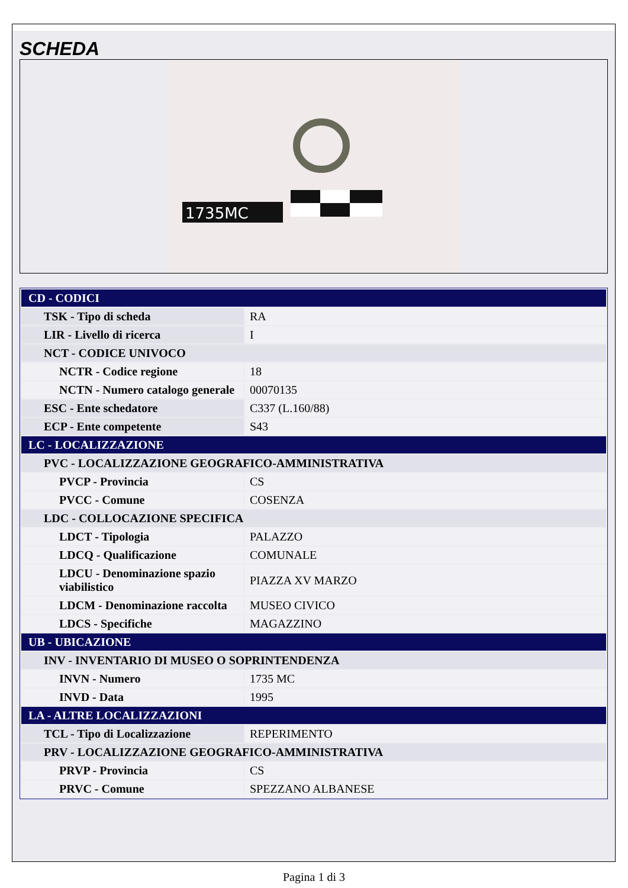SCHEDA
1735MC
| CD - CODICI | |
| TSK - Tipo di scheda | RA |
| LIR - Livello di ricerca | I |
| NCT - CODICE UNIVOCO | |
| NCTR - Codice regione | 18 |
| NCTN - Numero catalogo generale | 00070135 |
| ESC - Ente schedatore | C337 (L.160/88) |
| ECP - Ente competente | S43 |
| LC - LOCALIZZAZIONE | |
| PVC - LOCALIZZAZIONE GEOGRAFICO-AMMINISTRATIVA | |
| PVCP - Provincia | CS |
| PVCC - Comune | COSENZA |
| LDC - COLLOCAZIONE SPECIFICA | |
| LDCT - Tipologia | PALAZZO |
| LDCQ - Qualificazione | COMUNALE |
| LDCU - Denominazione spazio viabilistico | PIAZZA XV MARZO |
| LDCM - Denominazione raccolta | MUSEO CIVICO |
| LDCS - Specifiche | MAGAZZINO |
| UB - UBICAZIONE | |
| INV - INVENTARIO DI MUSEO O SOPRINTENDENZA | |
| INVN - Numero | 1735 MC |
| INVD - Data | 1995 |
| LA - ALTRE LOCALIZZAZIONI | |
| TCL - Tipo di Localizzazione | REPERIMENTO |
| PRV - LOCALIZZAZIONE GEOGRAFICO-AMMINISTRATIVA | |
| PRVP - Provincia | CS |
| PRVC - Comune | SPEZZANO ALBANESE |
Pagina 1 di 3